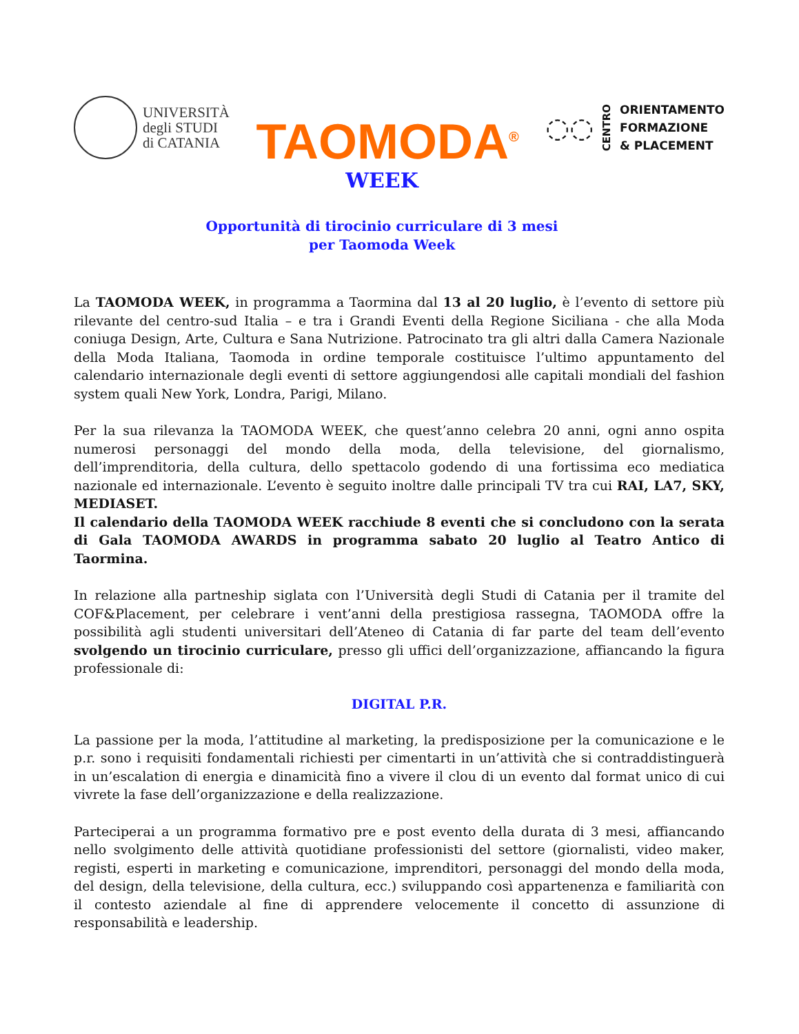UNIVERSITÀ
degli STUDI
di CATANIA
TAOMODA<sup>®</sup>
◌◌ CENTRO
ORIENTAMENTO
FORMAZIONE
& PLACEMENT
WEEK
Opportunità di tirocinio curriculare di 3 mesi
per Taomoda Week
La TAOMODA WEEK, in programma a Taormina dal 13 al 20 luglio, è l’evento di settore più rilevante del centro-sud Italia – e tra i Grandi Eventi della Regione Siciliana - che alla Moda coniuga Design, Arte, Cultura e Sana Nutrizione. Patrocinato tra gli altri dalla Camera Nazionale della Moda Italiana, Taomoda in ordine temporale costituisce l’ultimo appuntamento del calendario internazionale degli eventi di settore aggiungendosi alle capitali mondiali del fashion system quali New York, Londra, Parigi, Milano.
Per la sua rilevanza la TAOMODA WEEK, che quest’anno celebra 20 anni, ogni anno ospita numerosi personaggi del mondo della moda, della televisione, del giornalismo, dell’imprenditoria, della cultura, dello spettacolo godendo di una fortissima eco mediatica nazionale ed internazionale. L’evento è seguito inoltre dalle principali TV tra cui RAI, LA7, SKY, MEDIASET.
Il calendario della TAOMODA WEEK racchiude 8 eventi che si concludono con la serata di Gala TAOMODA AWARDS in programma sabato 20 luglio al Teatro Antico di Taormina.
In relazione alla partneship siglata con l’Università degli Studi di Catania per il tramite del COF&Placement, per celebrare i vent’anni della prestigiosa rassegna, TAOMODA offre la possibilità agli studenti universitari dell’Ateneo di Catania di far parte del team dell’evento svolgendo un tirocinio curriculare, presso gli uffici dell’organizzazione, affiancando la figura professionale di:
DIGITAL P.R.
La passione per la moda, l’attitudine al marketing, la predisposizione per la comunicazione e le p.r. sono i requisiti fondamentali richiesti per cimentarti in un’attività che si contraddistinguerà in un’escalation di energia e dinamicità fino a vivere il clou di un evento dal format unico di cui vivrete la fase dell’organizzazione e della realizzazione.
Parteciperai a un programma formativo pre e post evento della durata di 3 mesi, affiancando nello svolgimento delle attività quotidiane professionisti del settore (giornalisti, video maker, registi, esperti in marketing e comunicazione, imprenditori, personaggi del mondo della moda, del design, della televisione, della cultura, ecc.) sviluppando così appartenenza e familiarità con il contesto aziendale al fine di apprendere velocemente il concetto di assunzione di responsabilità e leadership.